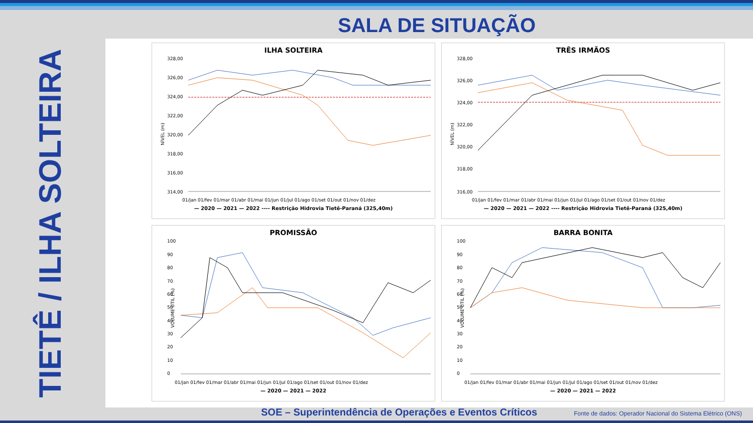SALA DE SITUAÇÃO
TIETÊ / ILHA SOLTEIRA
ILHA SOLTEIRA
NÍVEL (m)
328,00
326,00
324,00
322,00
320,00
318,00
316,00
314,00
01/jan 01/fev 01/mar 01/abr 01/mai 01/jun 01/jul 01/ago 01/set 01/out 01/nov 01/dez
— 2020 — 2021 — 2022 ---- Restrição Hidrovia Tietê-Paraná (325,40m)
TRÊS IRMÃOS
NÍVEL (m)
328,00
326,00
324,00
322,00
320,00
318,00
316,00
01/jan 01/fev 01/mar 01/abr 01/mai 01/jun 01/jul 01/ago 01/set 01/out 01/nov 01/dez
— 2020 — 2021 — 2022 ---- Restrição Hidrovia Tietê-Paraná (325,40m)
PROMISSÃO
VOLUME ÚTIL (%)
100
90
80
70
60
50
40
30
20
10
0
01/jan 01/fev 01/mar 01/abr 01/mai 01/jun 01/jul 01/ago 01/set 01/out 01/nov 01/dez
— 2020 — 2021 — 2022
BARRA BONITA
VOLUME ÚTIL (%)
100
90
80
70
60
50
40
30
20
10
0
01/jan 01/fev 01/mar 01/abr 01/mai 01/jun 01/jul 01/ago 01/set 01/out 01/nov 01/dez
— 2020 — 2021 — 2022
SOE – Superintendência de Operações e Eventos Críticos
Fonte de dados: Operador Nacional do Sistema Elétrico (ONS)